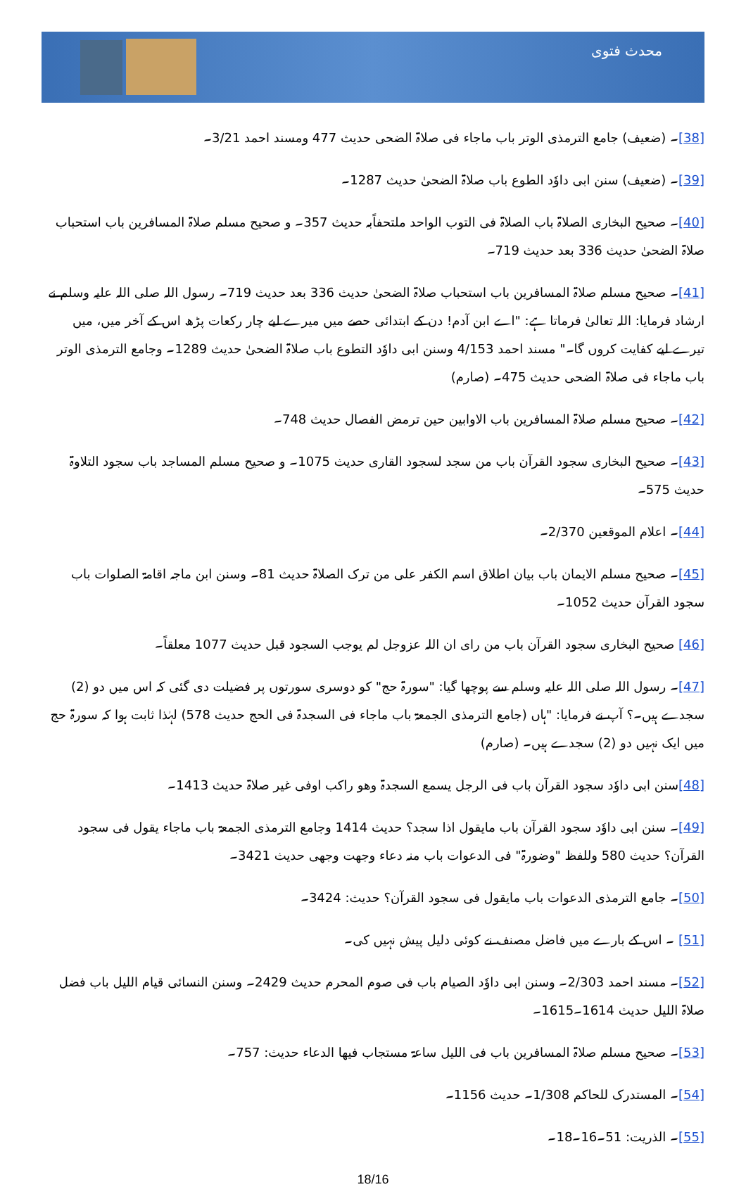محدث فتوی
[38]۔ (ضعیف) جامع الترمذی الوتر باب ماجاء فی صلاۃ الضحی حدیث 477 ومسند احمد 3/21۔
[39]۔ (ضعیف) سنن ابی داوٗد الطوع باب صلاۃ الضحیٰ حدیث 1287۔
[40]۔ صحیح البخاری الصلاۃ باب الصلاۃ فی التوب الواحد ملتحفاًبہ حدیث 357۔ و صحیح مسلم صلاۃ المسافرین باب استحباب صلاۃ الضحیٰ حدیث 336 بعد حدیث 719۔
[41]۔ صحیح مسلم صلاۃ المسافرین باب استحباب صلاۃ الضحیٰ حدیث 336 بعد حدیث 719۔ رسول اللہ صلی اللہ علیہ وسلم نے ارشاد فرمایا: اللہ تعالیٰ فرماتا ہے: "اے ابن آدم! دن کے ابتدائی حصے میں میرے لیے چار رکعات پڑھ اس کے آخر میں، میں تیرے لیے کفایت کروں گا۔" مسند احمد 4/153 وسنن ابی داوٗد التطوع باب صلاۃ الضحیٰ حدیث 1289۔ وجامع الترمذی الوتر باب ماجاء فی صلاۃ الضحی حدیث 475۔ (صارم)
[42]۔ صحیح مسلم صلاۃ المسافرین باب الاوابین حین ترمض الفصال حدیث 748۔
[43]۔ صحیح البخاری سجود القرآن باب من سجد لسجود القاری حدیث 1075۔ و صحیح مسلم المساجد باب سجود التلاوۃ حدیث 575۔
[44]۔ اعلام الموقعین 2/370۔
[45]۔ صحیح مسلم الایمان باب بیان اطلاق اسم الکفر علی من ترک الصلاۃ حدیث 81۔ وسنن ابن ماجہ اقامۃ الصلوات باب سجود القرآن حدیث 1052۔
[46] صحیح البخاری سجود القرآن باب من رای ان اللہ عزوجل لم یوجب السجود قبل حدیث 1077 معلقاً۔
[47]۔ رسول اللہ صلی اللہ علیہ وسلم سے پوچھا گیا: "سورۃ حج" کو دوسری سورتوں پر فضیلت دی گئی کہ اس میں دو (2) سجدے ہیں۔؟ آپ نے فرمایا: "ہاں (جامع الترمذی الجمعۃ باب ماجاء فی السجدۃ فی الحج حدیث 578) لہٰذا ثابت ہوا کہ سورۃ حج میں ایک نہیں دو (2) سجدے ہیں۔ (صارم)
[48] سنن ابی داوٗد سجود القرآن باب فی الرجل یسمع السجدۃ وھو راکب اوفی غیر صلاۃ حدیث 1413۔
[49]۔ سنن ابی داوٗد سجود القرآن باب مایقول اذا سجد؟ حدیث 1414 وجامع الترمذی الجمعۃ باب ماجاء یقول فی سجود القرآن؟ حدیث 580 وللفظ "وضورۃ" فی الدعوات باب منہ دعاء وجھت وجھی حدیث 3421۔
[50]۔ جامع الترمذی الدعوات باب مایقول فی سجود القرآن؟ حدیث: 3424۔
[51] ۔ اس کے بارے میں فاضل مصنف نے کوئی دلیل پیش نہیں کی۔
[52]۔ مسند احمد 2/303۔ وسنن ابی داوٗد الصیام باب فی صوم المحرم حدیث 2429۔ وسنن النسائی قیام اللیل باب فضل صلاۃ اللیل حدیث 1614۔1615۔
[53]۔ صحیح مسلم صلاۃ المسافرین باب فی اللیل ساعۃ مستجاب فیھا الدعاء حدیث: 757۔
[54]۔ المستدرک للحاکم 1/308۔ حدیث 1156۔
[55]۔ الذریت: 51۔16۔18۔
18/16